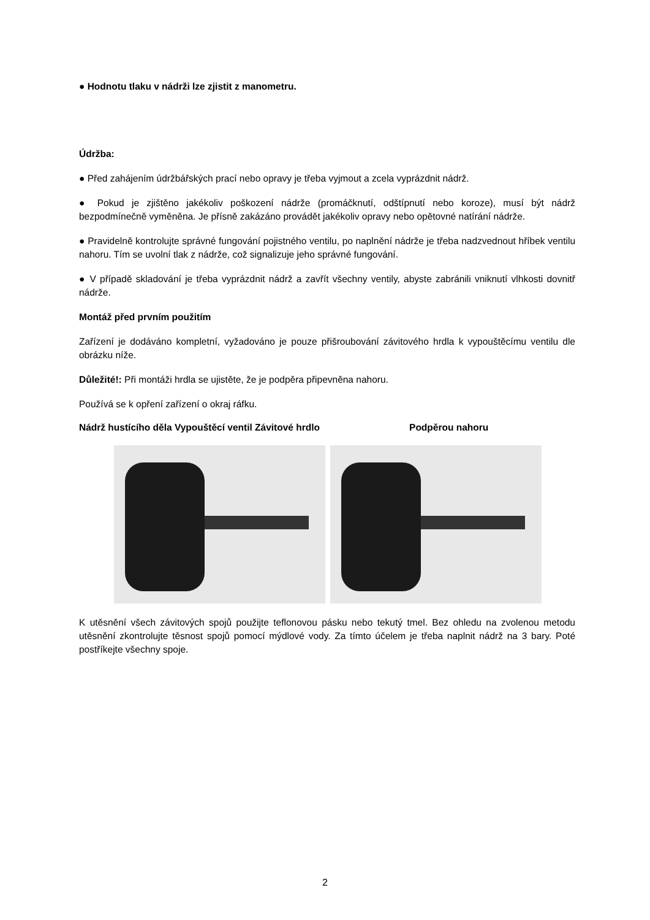● Hodnotu tlaku v nádrži lze zjistit z manometru.
Údržba:
● Před zahájením údržbářských prací nebo opravy je třeba vyjmout a zcela vyprázdnit nádrž.
● Pokud je zjištěno jakékoliv poškození nádrže (promáčknutí, odštípnutí nebo koroze), musí být nádrž bezpodmínečně vyměněna. Je přísně zakázáno provádět jakékoliv opravy nebo opětovné natírání nádrže.
● Pravidelně kontrolujte správné fungování pojistného ventilu, po naplnění nádrže je třeba nadzvednout hříbek ventilu nahoru. Tím se uvolní tlak z nádrže, což signalizuje jeho správné fungování.
● V případě skladování je třeba vyprázdnit nádrž a zavřít všechny ventily, abyste zabránili vniknutí vlhkosti dovnitř nádrže.
Montáž před prvním použitím
Zařízení je dodáváno kompletní, vyžadováno je pouze přišroubování závitového hrdla k vypouštěcímu ventilu dle obrázku níže.
Důležité!: Při montáži hrdla se ujistěte, že je podpěra připevněna nahoru.
Používá se k opření zařízení o okraj ráfku.
Nádrž hustícího děla Vypouštěcí ventil Závitové hrdlo Podpěrou nahoru
K utěsnění všech závitových spojů použijte teflonovou pásku nebo tekutý tmel. Bez ohledu na zvolenou metodu utěsnění zkontrolujte těsnost spojů pomocí mýdlové vody. Za tímto účelem je třeba naplnit nádrž na 3 bary. Poté postříkejte všechny spoje.
2